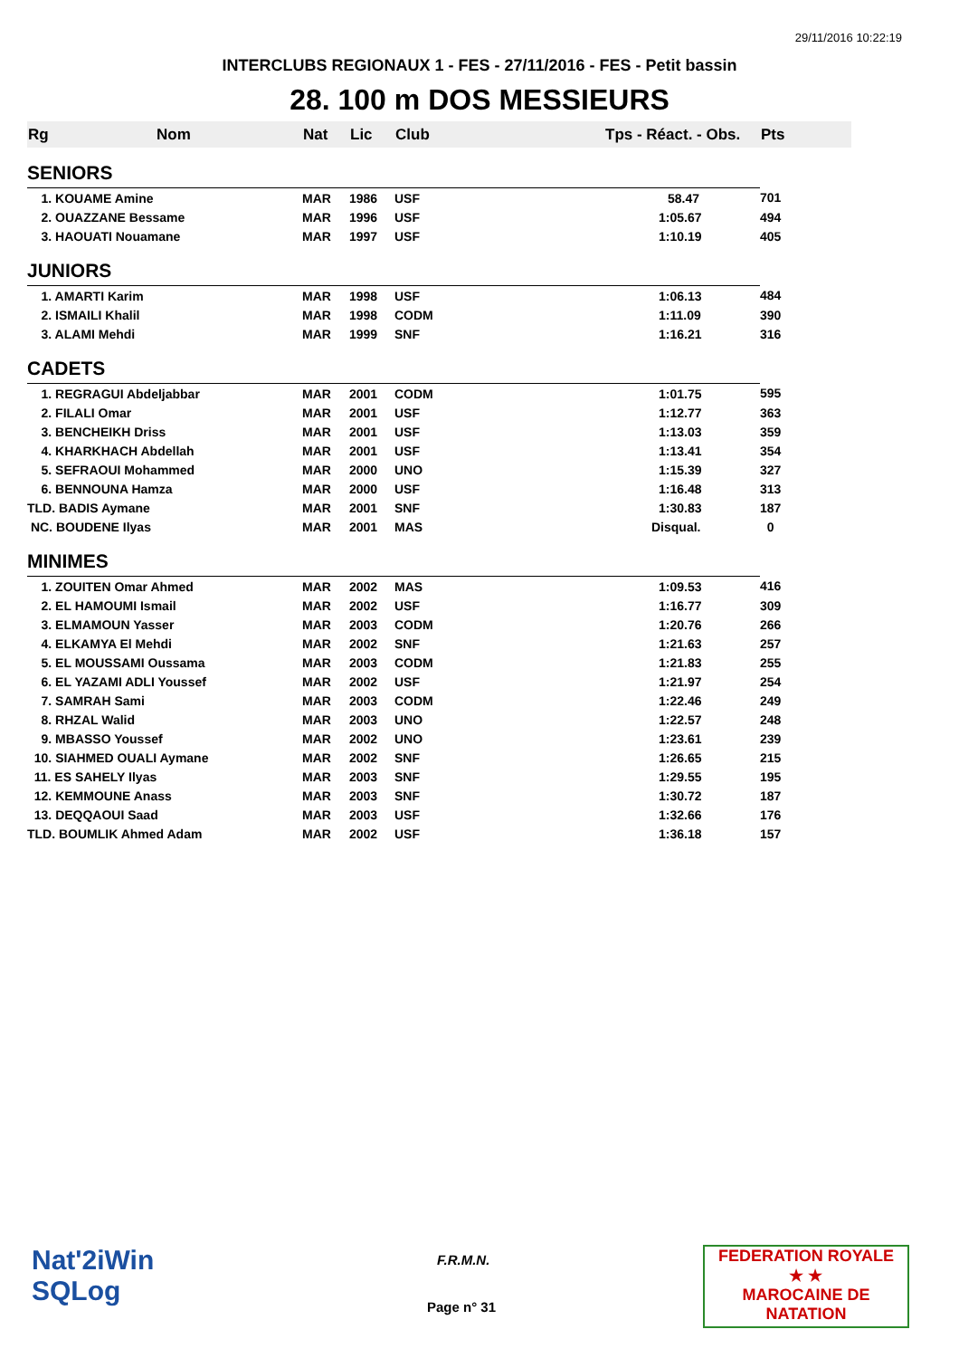29/11/2016 10:22:19
INTERCLUBS REGIONAUX 1 - FES - 27/11/2016 - FES - Petit bassin
28. 100 m DOS MESSIEURS
| Rg | Nom | Nat | Lic | Club | Tps - Réact. - Obs. | Pts |
| --- | --- | --- | --- | --- | --- | --- |
| SENIORS | | | | | | |
| 1. KOUAME Amine | | MAR | 1986 | USF | 58.47 | 701 |
| 2. OUAZZANE Bessame | | MAR | 1996 | USF | 1:05.67 | 494 |
| 3. HAOUATI Nouamane | | MAR | 1997 | USF | 1:10.19 | 405 |
| JUNIORS | | | | | | |
| 1. AMARTI Karim | | MAR | 1998 | USF | 1:06.13 | 484 |
| 2. ISMAILI Khalil | | MAR | 1998 | CODM | 1:11.09 | 390 |
| 3. ALAMI Mehdi | | MAR | 1999 | SNF | 1:16.21 | 316 |
| CADETS | | | | | | |
| 1. REGRAGUI Abdeljabbar | | MAR | 2001 | CODM | 1:01.75 | 595 |
| 2. FILALI Omar | | MAR | 2001 | USF | 1:12.77 | 363 |
| 3. BENCHEIKH Driss | | MAR | 2001 | USF | 1:13.03 | 359 |
| 4. KHARKHACH Abdellah | | MAR | 2001 | USF | 1:13.41 | 354 |
| 5. SEFRAOUI Mohammed | | MAR | 2000 | UNO | 1:15.39 | 327 |
| 6. BENNOUNA Hamza | | MAR | 2000 | USF | 1:16.48 | 313 |
| TLD. BADIS Aymane | | MAR | 2001 | SNF | 1:30.83 | 187 |
| NC. BOUDENE Ilyas | | MAR | 2001 | MAS | Disqual. | 0 |
| MINIMES | | | | | | |
| 1. ZOUITEN Omar Ahmed | | MAR | 2002 | MAS | 1:09.53 | 416 |
| 2. EL HAMOUMI Ismail | | MAR | 2002 | USF | 1:16.77 | 309 |
| 3. ELMAMOUN Yasser | | MAR | 2003 | CODM | 1:20.76 | 266 |
| 4. ELKAMYA El Mehdi | | MAR | 2002 | SNF | 1:21.63 | 257 |
| 5. EL MOUSSAMI Oussama | | MAR | 2003 | CODM | 1:21.83 | 255 |
| 6. EL YAZAMI ADLI Youssef | | MAR | 2002 | USF | 1:21.97 | 254 |
| 7. SAMRAH Sami | | MAR | 2003 | CODM | 1:22.46 | 249 |
| 8. RHZAL Walid | | MAR | 2003 | UNO | 1:22.57 | 248 |
| 9. MBASSO Youssef | | MAR | 2002 | UNO | 1:23.61 | 239 |
| 10. SIAHMED OUALI Aymane | | MAR | 2002 | SNF | 1:26.65 | 215 |
| 11. ES SAHELY Ilyas | | MAR | 2003 | SNF | 1:29.55 | 195 |
| 12. KEMMOUNE Anass | | MAR | 2003 | SNF | 1:30.72 | 187 |
| 13. DEQQAOUI Saad | | MAR | 2003 | USF | 1:32.66 | 176 |
| TLD. BOUMLIK Ahmed Adam | | MAR | 2002 | USF | 1:36.18 | 157 |
Nat'2iWin
SQLog
F.R.M.N.
Page n° 31
FEDERATION ROYALE
★ ★
MAROCAINE DE NATATION